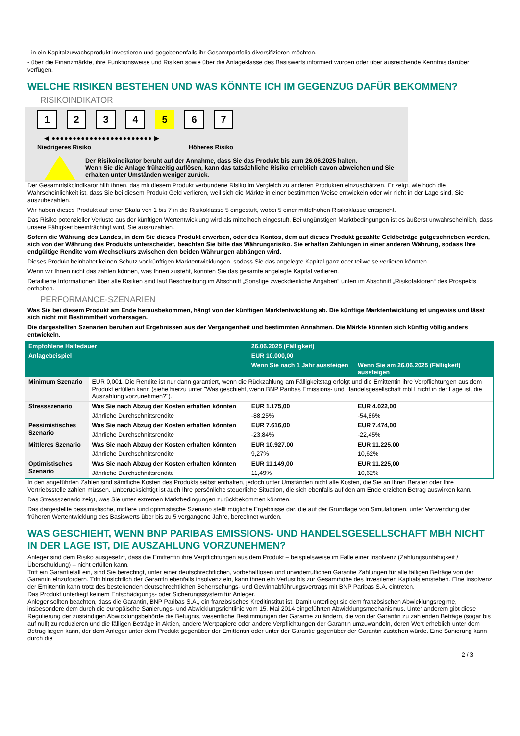- in ein Kapitalzuwachsprodukt investieren und gegebenenfalls ihr Gesamtportfolio diversifizieren möchten.
- über die Finanzmärkte, ihre Funktionsweise und Risiken sowie über die Anlageklasse des Basiswerts informiert wurden oder über ausreichende Kenntnis darüber verfügen.
WELCHE RISIKEN BESTEHEN UND WAS KÖNNTE ICH IM GEGENZUG DAFÜR BEKOMMEN?
RISIKOINDIKATOR
1234 5 6 7
◀ ●●●●●●●●●●●●●●●●●●●●●●●● ▶
Niedrigeres Risiko Höheres Risiko
Der Risikoindikator beruht auf der Annahme, dass Sie das Produkt bis zum 26.06.2025 halten.
Wenn Sie die Anlage frühzeitig auflösen, kann das tatsächliche Risiko erheblich davon abweichen und Sie erhalten unter Umständen weniger zurück.
Der Gesamtrisikoindikator hilft Ihnen, das mit diesem Produkt verbundene Risiko im Vergleich zu anderen Produkten einzuschätzen. Er zeigt, wie hoch die Wahrscheinlichkeit ist, dass Sie bei diesem Produkt Geld verlieren, weil sich die Märkte in einer bestimmten Weise entwickeln oder wir nicht in der Lage sind, Sie auszubezahlen.
Wir haben dieses Produkt auf einer Skala von 1 bis 7 in die Risikoklasse 5 eingestuft, wobei 5 einer mittelhohen Risikoklasse entspricht.
Das Risiko potenzieller Verluste aus der künftigen Wertentwicklung wird als mittelhoch eingestuft. Bei ungünstigen Marktbedingungen ist es äußerst unwahrscheinlich, dass unsere Fähigkeit beeinträchtigt wird, Sie auszuzahlen.
Sofern die Währung des Landes, in dem Sie dieses Produkt erwerben, oder des Kontos, dem auf dieses Produkt gezahlte Geldbeträge gutgeschrieben werden, sich von der Währung des Produkts unterscheidet, beachten Sie bitte das Währungsrisiko. Sie erhalten Zahlungen in einer anderen Währung, sodass Ihre endgültige Rendite vom Wechselkurs zwischen den beiden Währungen abhängen wird.
Dieses Produkt beinhaltet keinen Schutz vor künftigen Marktentwicklungen, sodass Sie das angelegte Kapital ganz oder teilweise verlieren könnten.
Wenn wir Ihnen nicht das zahlen können, was Ihnen zusteht, könnten Sie das gesamte angelegte Kapital verlieren.
Detaillierte Informationen über alle Risiken sind laut Beschreibung im Abschnitt „Sonstige zweckdienliche Angaben“ unten im Abschnitt „Risikofaktoren“ des Prospekts enthalten.
PERFORMANCE-SZENARIEN
Was Sie bei diesem Produkt am Ende herausbekommen, hängt von der künftigen Marktentwicklung ab. Die künftige Marktentwicklung ist ungewiss und lässt sich nicht mit Bestimmtheit vorhersagen.
Die dargestellten Szenarien beruhen auf Ergebnissen aus der Vergangenheit und bestimmten Annahmen. Die Märkte könnten sich künftig völlig anders entwickeln.
| Empfohlene Haltedauer | | 26.06.2025 (Fälligkeit) | |
| --- | --- | --- | --- |
| Anlagebeispiel | | EUR 10.000,00 | |
| | | Wenn Sie nach 1 Jahr aussteigen | Wenn Sie am 26.06.2025 (Fälligkeit) aussteigen |
| Minimum Szenario | EUR 0,001. Die Rendite ist nur dann garantiert, wenn die Rückzahlung am Fälligkeitstag erfolgt und die Emittentin ihre Verpflichtungen aus dem Produkt erfüllen kann (siehe hierzu unter "Was geschieht, wenn BNP Paribas Emissions- und Handelsgesellschaft mbH nicht in der Lage ist, die Auszahlung vorzunehmen?"). | | |
| Stressszenario | Was Sie nach Abzug der Kosten erhalten könnten | EUR 1.175,00 | EUR 4.022,00 |
| | Jährliche Durchschnittsrendite | -88,25% | -54,86% |
| Pessimistisches Szenario | Was Sie nach Abzug der Kosten erhalten könnten | EUR 7.616,00 | EUR 7.474,00 |
| | Jährliche Durchschnittsrendite | -23,84% | -22,45% |
| Mittleres Szenario | Was Sie nach Abzug der Kosten erhalten könnten | EUR 10.927,00 | EUR 11.225,00 |
| | Jährliche Durchschnittsrendite | 9,27% | 10,62% |
| Optimistisches Szenario | Was Sie nach Abzug der Kosten erhalten könnten | EUR 11.149,00 | EUR 11.225,00 |
| | Jährliche Durchschnittsrendite | 11,49% | 10,62% |
In den angeführten Zahlen sind sämtliche Kosten des Produkts selbst enthalten, jedoch unter Umständen nicht alle Kosten, die Sie an Ihren Berater oder Ihre Vertriebsstelle zahlen müssen. Unberücksichtigt ist auch Ihre persönliche steuerliche Situation, die sich ebenfalls auf den am Ende erzielten Betrag auswirken kann.
Das Stressszenario zeigt, was Sie unter extremen Marktbedingungen zurückbekommen könnten.
Das dargestellte pessimistische, mittlere und optimistische Szenario stellt mögliche Ergebnisse dar, die auf der Grundlage von Simulationen, unter Verwendung der früheren Wertentwicklung des Basiswerts über bis zu 5 vergangene Jahre, berechnet wurden.
WAS GESCHIEHT, WENN BNP PARIBAS EMISSIONS- UND HANDELSGESELLSCHAFT MBH NICHT IN DER LAGE IST, DIE AUSZAHLUNG VORZUNEHMEN?
Anleger sind dem Risiko ausgesetzt, dass die Emittentin ihre Verpflichtungen aus dem Produkt – beispielsweise im Falle einer Insolvenz (Zahlungsunfähigkeit / Überschuldung) – nicht erfüllen kann.
Tritt ein Garantiefall ein, sind Sie berechtigt, unter einer deutschrechtlichen, vorbehaltlosen und unwiderruflichen Garantie Zahlungen für alle fälligen Beträge von der Garantin einzufordern. Tritt hinsichtlich der Garantin ebenfalls Insolvenz ein, kann Ihnen ein Verlust bis zur Gesamthöhe des investierten Kapitals entstehen. Eine Insolvenz der Emittentin kann trotz des bestehenden deutschrechtlichen Beherrschungs- und Gewinnabführungsvertrags mit BNP Paribas S.A. eintreten.
Das Produkt unterliegt keinem Entschädigungs- oder Sicherungssystem für Anleger.
Anleger sollten beachten, dass die Garantin, BNP Paribas S.A., ein französisches Kreditinstitut ist. Damit unterliegt sie dem französischen Abwicklungsregime, insbesondere dem durch die europäische Sanierungs- und Abwicklungsrichtlinie vom 15. Mai 2014 eingeführten Abwicklungsmechanismus. Unter anderem gibt diese Regulierung der zuständigen Abwicklungsbehörde die Befugnis, wesentliche Bestimmungen der Garantie zu ändern, die von der Garantin zu zahlenden Beträge (sogar bis auf null) zu reduzieren und die fälligen Beträge in Aktien, andere Wertpapiere oder andere Verpflichtungen der Garantin umzuwandeln, deren Wert erheblich unter dem Betrag liegen kann, der dem Anleger unter dem Produkt gegenüber der Emittentin oder unter der Garantie gegenüber der Garantin zustehen würde. Eine Sanierung kann durch die
2 / 3